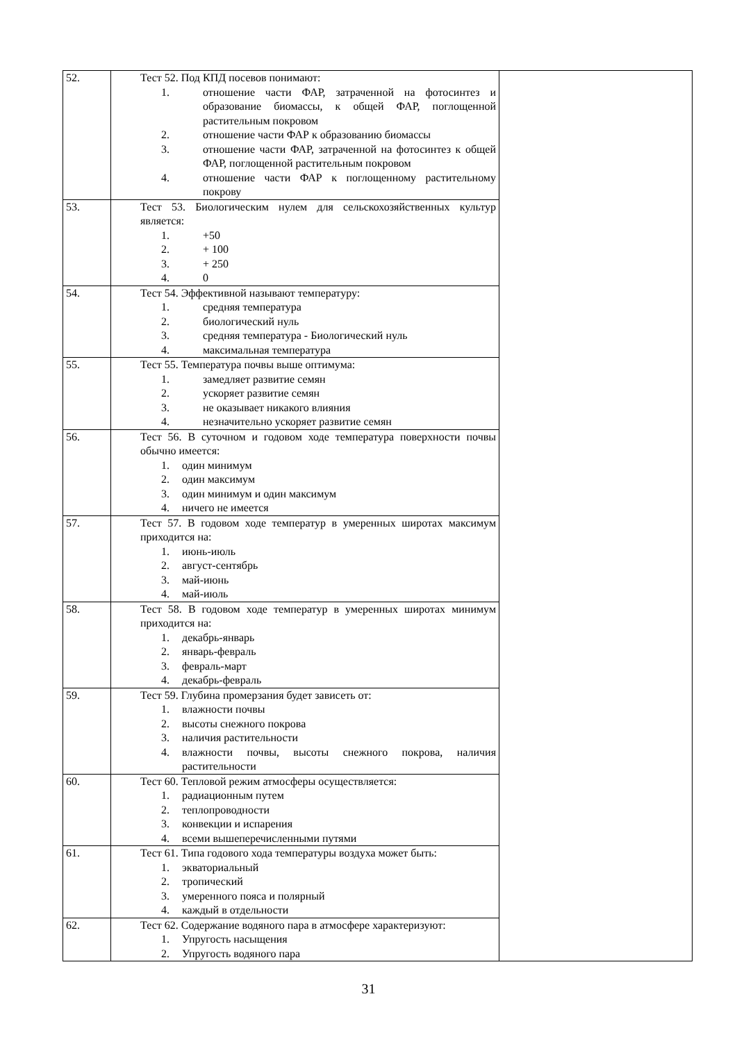| 52. | Тест 52. Под КПД посевов понимают: 1. отношение части ФАР, затраченной на фотосинтез и образование биомассы, к общей ФАР, поглощенной растительным покровом 2. отношение части ФАР к образованию биомассы 3. отношение части ФАР, затраченной на фотосинтез к общей ФАР, поглощенной растительным покровом 4. отношение части ФАР к поглощенному растительному покрову | |
| 53. | Тест 53. Биологическим нулем для сельскохозяйственных культур является: 1. +50 2. + 100 3. + 250 4. 0 | |
| 54. | Тест 54. Эффективной называют температуру: 1. средняя температура 2. биологический нуль 3. средняя температура - Биологический нуль 4. максимальная температура | |
| 55. | Тест 55. Температура почвы выше оптимума: 1. замедляет развитие семян 2. ускоряет развитие семян 3. не оказывает никакого влияния 4. незначительно ускоряет развитие семян | |
| 56. | Тест 56. В суточном и годовом ходе температура поверхности почвы обычно имеется: 1. один минимум 2. один максимум 3. один минимум и один максимум 4. ничего не имеется | |
| 57. | Тест 57. В годовом ходе температур в умеренных широтах максимум приходится на: 1. июнь-июль 2. август-сентябрь 3. май-июнь 4. май-июль | |
| 58. | Тест 58. В годовом ходе температур в умеренных широтах минимум приходится на: 1. декабрь-январь 2. январь-февраль 3. февраль-март 4. декабрь-февраль | |
| 59. | Тест 59. Глубина промерзания будет зависеть от: 1. влажности почвы 2. высоты снежного покрова 3. наличия растительности 4. влажности почвы, высоты снежного покрова, наличия растительности | |
| 60. | Тест 60. Тепловой режим атмосферы осуществляется: 1. радиационным путем 2. теплопроводности 3. конвекции и испарения 4. всеми вышеперечисленными путями | |
| 61. | Тест 61. Типа годового хода температуры воздуха может быть: 1. экваториальный 2. тропический 3. умеренного пояса и полярный 4. каждый в отдельности | |
| 62. | Тест 62. Содержание водяного пара в атмосфере характеризуют: 1. Упругость насыщения 2. Упругость водяного пара | |
31